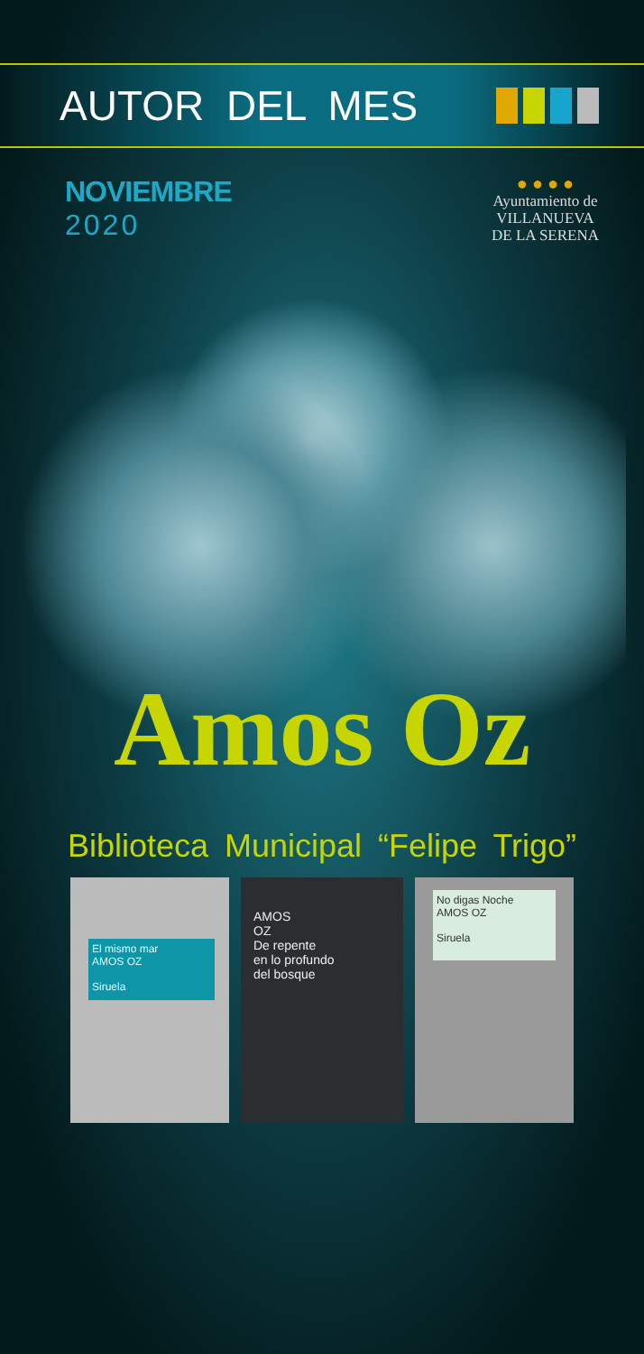AUTOR DEL MES
NOVIEMBRE
2020
● ● ● ●
Ayuntamiento de
VILLANUEVA
DE LA SERENA
Amos Oz
Biblioteca Municipal “Felipe Trigo”
El mismo mar
AMOS OZ
Siruela
AMOS
OZ
De repente
en lo profundo
del bosque
No digas Noche
AMOS OZ
Siruela